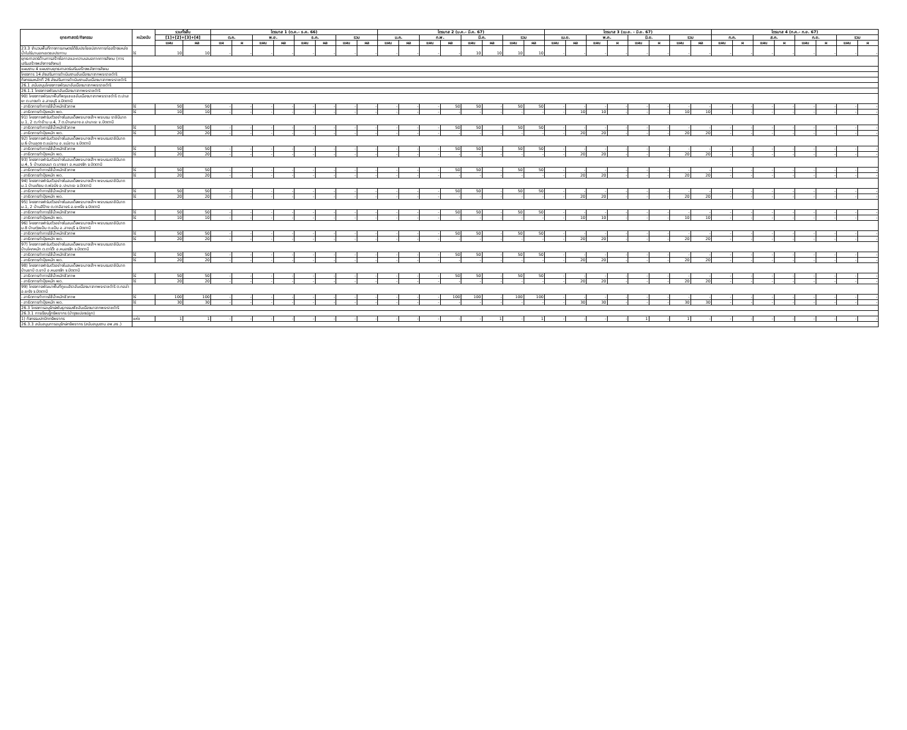| ยุทธศาสตร์/กิจกรรม | หน่วยนับ | รวมทั้งสิ้น | | ไตรมาส 1 (ต.ค.- ธ.ค. 66) | | | | | | | | ไตรมาส 2 (ม.ค.- มี.ค. 67) | | | | | | | | ไตรมาส 3 (เม.ย. - มิ.ย. 67) | | | | | | | | ไตรมาส 4 (ก.ค.- ก.ย. 67) | | | | | | | |
| --- | --- | --- | --- | --- | --- | --- | --- | --- | --- | --- | --- | --- | --- | --- | --- | --- | --- | --- | --- | --- | --- | --- | --- | --- | --- | --- | --- | --- | --- | --- | --- | --- | --- | --- | --- |
| | | [1]+[2]+[3]+[4] | | ต.ค. | | พ.ย. | | ธ.ค. | | รวม | | ม.ค. | | ก.พ. | | มี.ค. | | รวม | | เม.ย. | | พ.ค. | | มิ.ย. | | รวม | | ก.ค. | | ส.ค. | | ก.ย. | | รวม | |
| | | แผน | ผล | แผ | ผ | แผน | ผล | แผน | ผล | แผน | ผล | แผน | ผล | แผน | ผล | แผน | ผล | แผน | ผล | แผน | ผล | แผน | ผ | แผน | ผ | แผน | ผล | แผน | ผ | แผน | ผ | แผน | ผ | แผน | ผ |
| 23.3 จำนวนพื้นที่ทางการเกษตรได้รับประโยชน์จากการก่อสร้างแหล่งน้ำในไร่นานอกเขตชลประทาน | ไร่ | 10 | 10 | - | - | - | - | - | - | - | - | - | - | - | - | 10 | 10 | 10 | 10 | - | - | - | - | - | - | - | - | - | - | - | - | - | - | - | - |
| ยุทธศาสตร์ด้านการสร้างโอกาสและความเสมอภาคทางสังคม (การเสริมสร้างพลังทางสังคม) | | | | | | | | | | | | | | | | | | | | | | | | | | | | | | | | | | | |
| แผนงาน 4 แผนงานยุทธศาสตร์เสริมสร้างพลังทางสังคม | | | | | | | | | | | | | | | | | | | | | | | | | | | | | | | | | | | |
| โครงการ 14 ส่งเสริมการดำเนินงานอันเนื่องมาจากพระราชดำริ | | | | | | | | | | | | | | | | | | | | | | | | | | | | | | | | | | | |
| กิจกรรมหลักที่ 26 ส่งเสริมการดำเนินงานอันเนื่องมาจากพระราชดำริ | | | | | | | | | | | | | | | | | | | | | | | | | | | | | | | | | | | |
| 26.1 สนับสนุนโครงการพัฒนาอันเนื่องมาจากพระราชดำริ | | | | | | | | | | | | | | | | | | | | | | | | | | | | | | | | | | | |
| 26.1.1 โครงการพัฒนาอันเนื่องมาจากพระราชดำริ | | | | | | | | | | | | | | | | | | | | | | | | | | | | | | | | | | | |
| 90) โครงการพัฒนาพื้นที่พรุแชแชอันเนื่องมาจากพระราชดำริ ต.ปะเสยะ ต.บางเก่า อ.สายบุรี จ.ปัตตานี | | | | | | | | | | | | | | | | | | | | | | | | | | | | | | | | | | | |
| - สาธิตการทำการใช้น้ำหมักชีวภาพ | ไร่ | 50 | 50 | - | - | - | - | - | - | - | - | - | - | - | 50 | 50 | - | 50 | 50 | - | - | - | - | - | - | - | - | - | - | - | - | - | - | - | - |
| - สาธิตการทำปุ๋ยหมัก พด. | ไร่ | 10 | 10 | - | - | - | - | - | - | - | - | - | - | - | - | - | - | - | - | - | 10 | 10 | - | - | - | 10 | 10 | - | - | - | - | - | - | - | - |
| 91) โครงการฟาร์มตัวอย่างในสมเด็จพระนางเจ้าฯ พระบรม ราชินีนาถ ม.1, 2 ต.ท่าข้าม ม.4, 7 ต.บ้านกลาง อ.ปะนาเระ จ.ปัตตานี | | | | | | | | | | | | | | | | | | | | | | | | | | | | | | | | | | | |
| - สาธิตการทำการใช้น้ำหมักชีวภาพ | ไร่ | 50 | 50 | - | - | - | - | - | - | - | - | - | - | - | 50 | 50 | - | 50 | 50 | - | - | - | - | - | - | - | - | - | - | - | - | - | - | - | - |
| - สาธิตการทำปุ๋ยหมัก พด. | ไร่ | 20 | 20 | - | - | - | - | - | - | - | - | - | - | - | - | - | - | - | - | - | 20 | 20 | - | - | - | 20 | 20 | - | - | - | - | - | - | - | - |
| 92) โครงการฟาร์มตัวอย่างในสมเด็จพระนางเจ้าฯ พระบรมราชินีนาถ ม.6 บ้านลุดง ต.แม่ลาน อ.แม่ลาน จ.ปัตตานี | | | | | | | | | | | | | | | | | | | | | | | | | | | | | | | | | | | |
| - สาธิตการทำการใช้น้ำหมักชีวภาพ | ไร่ | 50 | 50 | - | - | - | - | - | - | - | - | - | - | - | 50 | 50 | - | 50 | 50 | - | - | - | - | - | - | - | - | - | - | - | - | - | - | - | - |
| - สาธิตการทำปุ๋ยหมัก พด. | ไร่ | 20 | 20 | - | - | - | - | - | - | - | - | - | - | - | - | - | - | - | - | - | 20 | 20 | - | - | - | 20 | 20 | - | - | - | - | - | - | - | - |
| 93) โครงการฟาร์มตัวอย่างในสมเด็จพระนางเจ้าฯ พระบรมราชินีนาถ ม.4, 5 บ้านดอนนา ต.บางเขา อ.หนองจิก จ.ปัตตานี | | | | | | | | | | | | | | | | | | | | | | | | | | | | | | | | | | | |
| - สาธิตการทำการใช้น้ำหมักชีวภาพ | ไร่ | 50 | 50 | - | - | - | - | - | - | - | - | - | - | - | 50 | 50 | - | 50 | 50 | - | - | - | - | - | - | - | - | - | - | - | - | - | - | - | - |
| - สาธิตการทำปุ๋ยหมัก พด. | ไร่ | 20 | 20 | - | - | - | - | - | - | - | - | - | - | - | - | - | - | - | - | - | 20 | 20 | - | - | - | 20 | 20 | - | - | - | - | - | - | - | - |
| 94) โครงการฟาร์มตัวอย่างในสมเด็จพระนางเจ้าฯ พระบรมราชินีนาถ ม.1 บ้านเคียน ต.พ่อมิ่ง อ.ปะนาเระ จ.ปัตตานี | | | | | | | | | | | | | | | | | | | | | | | | | | | | | | | | | | | |
| - สาธิตการทำการใช้น้ำหมักชีวภาพ | ไร่ | 50 | 50 | - | - | - | - | - | - | - | - | - | - | - | 50 | 50 | - | 50 | 50 | - | - | - | - | - | - | - | - | - | - | - | - | - | - | - | - |
| - สาธิตการทำปุ๋ยหมัก พด. | ไร่ | 20 | 20 | - | - | - | - | - | - | - | - | - | - | - | - | - | - | - | - | - | 20 | 20 | - | - | - | 20 | 20 | - | - | - | - | - | - | - | - |
| 95) โครงการฟาร์มตัวอย่างในสมเด็จพระนางเจ้าฯ พระบรมราชินีนาถ ม.1, 2 บ้านสีป้าย ต.ตาลีอายร์ อ.ยะหริ่ง จ.ปัตตานี | | | | | | | | | | | | | | | | | | | | | | | | | | | | | | | | | | | |
| - สาธิตการทำการใช้น้ำหมักชีวภาพ | ไร่ | 50 | 50 | - | - | - | - | - | - | - | - | - | - | - | 50 | 50 | - | 50 | 50 | - | - | - | - | - | - | - | - | - | - | - | - | - | - | - | - |
| - สาธิตการทำปุ๋ยหมัก พด. | ไร่ | 10 | 10 | - | - | - | - | - | - | - | - | - | - | - | - | - | - | - | - | - | 10 | 10 | - | - | - | 10 | 10 | - | - | - | - | - | - | - | - |
| 96) โครงการฟาร์มตัวอย่างในสมเด็จพระนางเจ้าฯ พระบรมราชินีนาถ ม.8 บ้านทุ่งแป้น ต.แป้น อ.สายบุรี จ.ปัตตานี | | | | | | | | | | | | | | | | | | | | | | | | | | | | | | | | | | | |
| - สาธิตการทำการใช้น้ำหมักชีวภาพ | ไร่ | 50 | 50 | - | - | - | - | - | - | - | - | - | - | - | 50 | 50 | - | 50 | 50 | - | - | - | - | - | - | - | - | - | - | - | - | - | - | - | - |
| - สาธิตการทำปุ๋ยหมัก พด. | ไร่ | 20 | 20 | - | - | - | - | - | - | - | - | - | - | - | - | - | - | - | - | - | 20 | 20 | - | - | - | 20 | 20 | - | - | - | - | - | - | - | - |
| 97) โครงการฟาร์มตัวอย่างในสมเด็จพระนางเจ้าฯ พระบรมราชินีนาถ บ้านโคกหมัก ต.ดาโต๊ะ อ.หนองจิก จ.ปัตตานี | | | | | | | | | | | | | | | | | | | | | | | | | | | | | | | | | | | |
| - สาธิตการทำการใช้น้ำหมักชีวภาพ | ไร่ | 50 | 50 | - | - | - | - | - | - | - | - | - | - | - | 50 | 50 | - | 50 | 50 | - | - | - | - | - | - | - | - | - | - | - | - | - | - | - | - |
| - สาธิตการทำปุ๋ยหมัก พด. | ไร่ | 20 | 20 | - | - | - | - | - | - | - | - | - | - | - | - | - | - | - | - | - | 20 | 20 | - | - | - | 20 | 20 | - | - | - | - | - | - | - | - |
| 98) โครงการฟาร์มตัวอย่างในสมเด็จพระนางเจ้าฯ พระบรมราชินีนาถ บ้านยาบี ต.ยาบี อ.หนองจิก จ.ปัตตานี | | | | | | | | | | | | | | | | | | | | | | | | | | | | | | | | | | | |
| - สาธิตการทำการใช้น้ำหมักชีวภาพ | ไร่ | 50 | 50 | - | - | - | - | - | - | - | - | - | - | - | 50 | 50 | - | 50 | 50 | - | - | - | - | - | - | - | - | - | - | - | - | - | - | - | - |
| - สาธิตการทำปุ๋ยหมัก พด. | ไร่ | 20 | 20 | - | - | - | - | - | - | - | - | - | - | - | - | - | - | - | - | - | 20 | 20 | - | - | - | 20 | 20 | - | - | - | - | - | - | - | - |
| 99) โครงการพัฒนาพื้นที่กูแบสิราอันเนื่องมาจากพระราชดำริ ต.กอล่า อ.ยะรัง จ.ปัตตานี | | | | | | | | | | | | | | | | | | | | | | | | | | | | | | | | | | | |
| - สาธิตการทำการใช้น้ำหมักชีวภาพ | ไร่ | 100 | 100 | - | - | - | - | - | - | - | - | - | - | - | 100 | 100 | - | 100 | 100 | - | - | - | - | - | - | - | - | - | - | - | - | - | - | - | - |
| - สาธิตการทำปุ๋ยหมัก พด. | ไร่ | 30 | 30 | - | - | - | - | - | - | - | - | - | - | - | - | - | - | - | - | - | 30 | 30 | - | - | - | 30 | 30 | - | - | - | - | - | - | - | - |
| 26.3 โครงการอนุรักษ์พันธุกรรมพืชอันเนื่องมาจากพระราชดำริ | | | | | | | | | | | | | | | | | | | | | | | | | | | | | | | | | | | |
| 26.3.1 การเรียนรู้ทรัพยากร (บำรุงแปลงปลูก) | | | | | | | | | | | | | | | | | | | | | | | | | | | | | | | | | | | |
| 1) กิจกรรมปกปักทรัพยากร | แห่ง | 1 | 1 | - | - | - | - | - | - | - | - | - | - | - | - | - | 1 | - | 1 | - | - | - | - | 1 | - | 1 | - | - | - | - | - | - | - | - | - |
| 26.3.3 สนับสนุนการอนุรักษ์ทรัพยากร (สนับสนุนงาน อพ.สธ.) | | | | | | | | | | | | | | | | | | | | | | | | | | | | | | | | | | | |